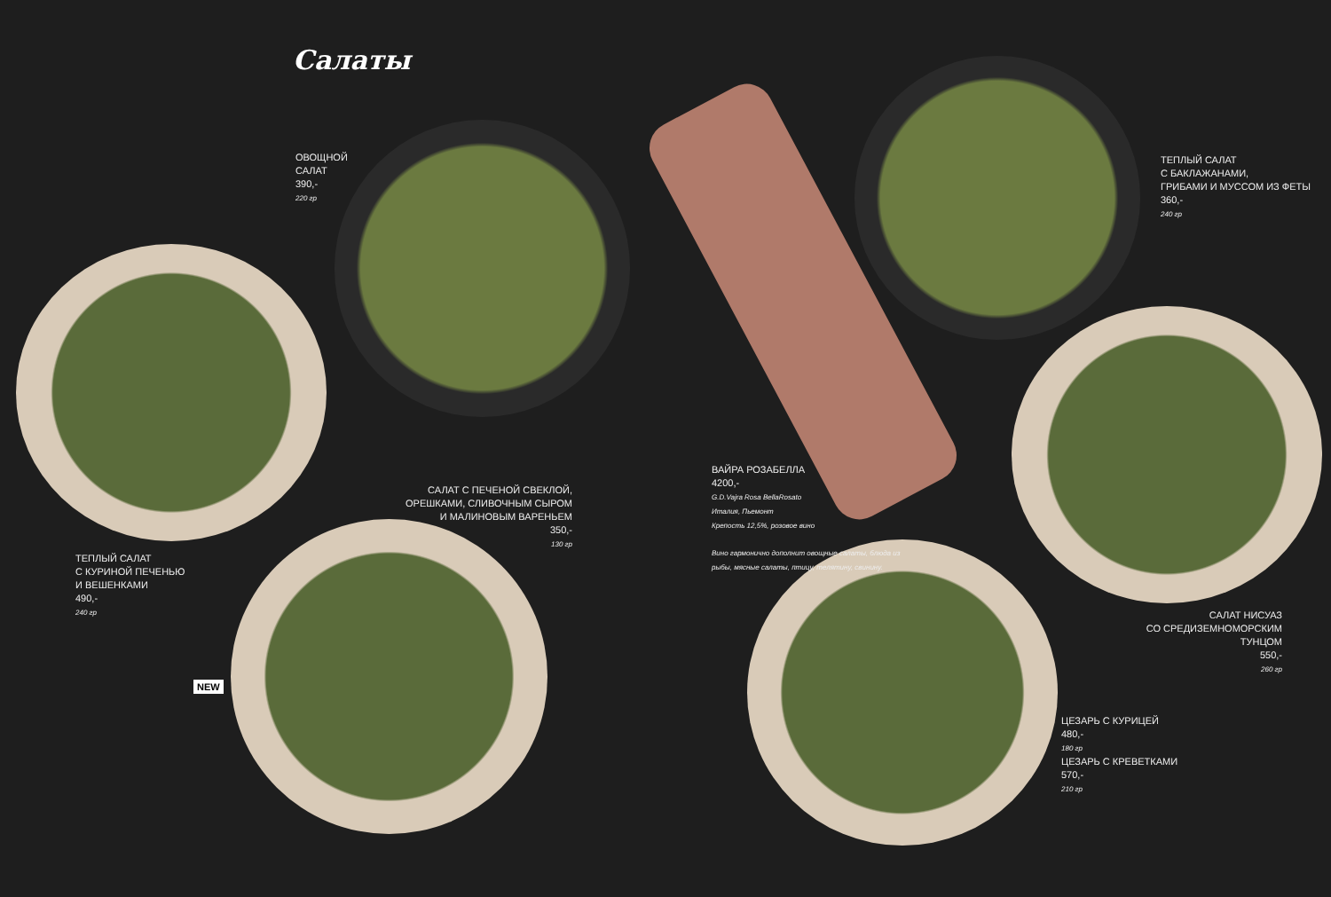Салаты
ОВОЩНОЙ
САЛАТ
390,-
220 гр
ТЕПЛЫЙ САЛАТ
С БАКЛАЖАНАМИ,
ГРИБАМИ И МУССОМ ИЗ ФЕТЫ
360,-
240 гр
ВАЙРА РОЗАБЕЛЛА
4200,-
G.D.Vajra Rosa BellaRosato
Италия, Пьемонт
Крепость 12,5%, розовое вино
Вино гармонично дополнит овощные салаты, блюда из рыбы, мясные салаты, птицу, телятину, свинину.
САЛАТ С ПЕЧЕНОЙ СВЕКЛОЙ,
ОРЕШКАМИ, СЛИВОЧНЫМ СЫРОМ
И МАЛИНОВЫМ ВАРЕНЬЕМ
350,-
130 гр
ТЕПЛЫЙ САЛАТ
С КУРИНОЙ ПЕЧЕНЬЮ
И ВЕШЕНКАМИ
490,-
240 гр
САЛАТ НИСУАЗ
СО СРЕДИЗЕМНОМОРСКИМ
ТУНЦОМ
550,-
260 гр
NEW
ЦЕЗАРЬ С КУРИЦЕЙ
480,-
180 гр
ЦЕЗАРЬ С КРЕВЕТКАМИ
570,-
210 гр